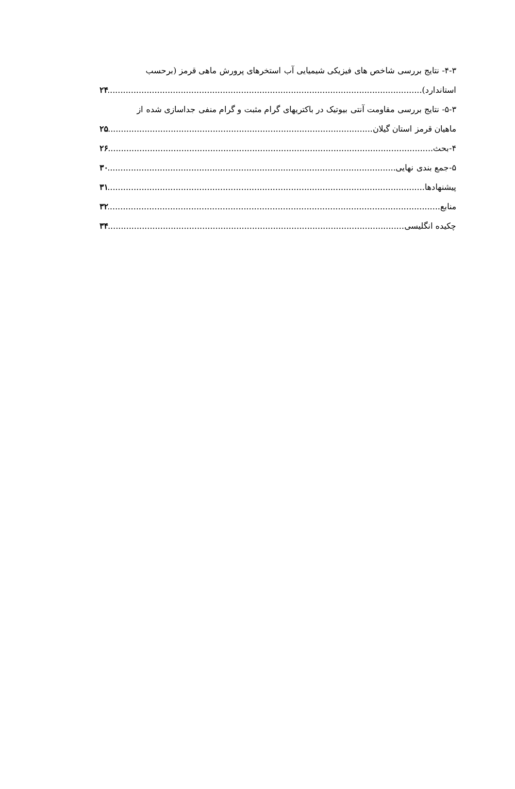۴-۳- نتایج بررسی شاخص های فیزیکی شیمیایی آب استخرهای پرورش ماهی قرمز (برحسب
استاندارد) ۲۴
۵-۳- نتایج بررسی مقاومت آنتی بیوتیک در باکتریهای گرام مثبت و گرام منفی جداسازی شده از
ماهیان قرمز استان گیلان ۲۵
۴-بحث ۲۶
۵-جمع بندی نهایی ۳۰
پیشنهادها ۳۱
منابع ۳۲
چکیده انگلیسی ۳۴